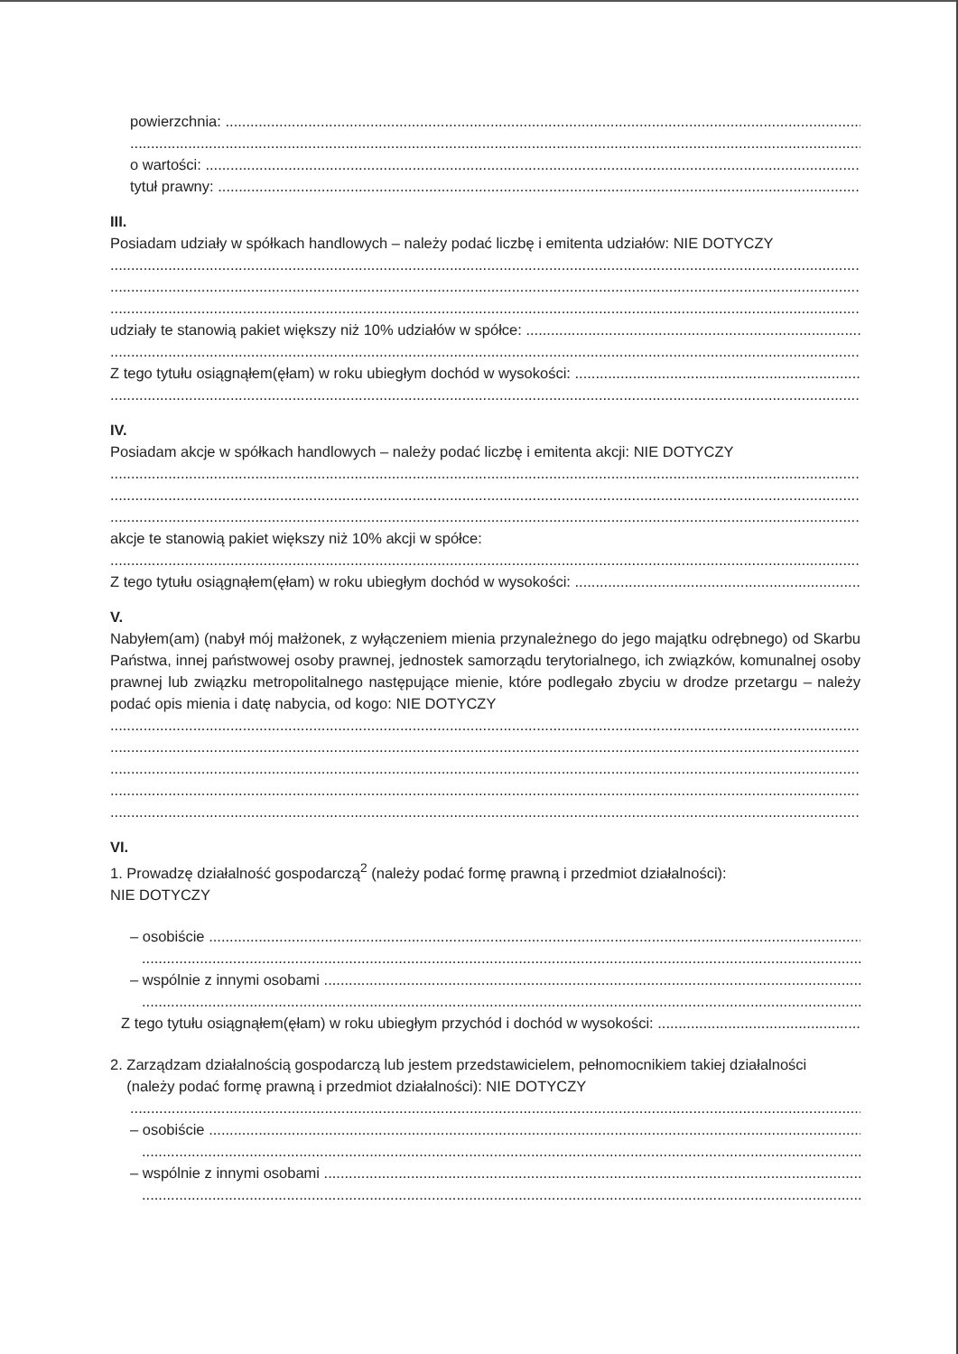powierzchnia:
o wartości:
tytuł prawny:
III.
Posiadam udziały w spółkach handlowych – należy podać liczbę i emitenta udziałów: NIE DOTYCZY
udziały te stanowią pakiet większy niż 10% udziałów w spółce:
Z tego tytułu osiągnąłem(ęłam) w roku ubiegłym dochód w wysokości:
IV.
Posiadam akcje w spółkach handlowych – należy podać liczbę i emitenta akcji: NIE DOTYCZY
akcje te stanowią pakiet większy niż 10% akcji w spółce:
Z tego tytułu osiągnąłem(ęłam) w roku ubiegłym dochód w wysokości:
V.
Nabyłem(am) (nabył mój małżonek, z wyłączeniem mienia przynależnego do jego majątku odrębnego) od Skarbu Państwa, innej państwowej osoby prawnej, jednostek samorządu terytorialnego, ich związków, komunalnej osoby prawnej lub związku metropolitalnego następujące mienie, które podlegało zbyciu w drodze przetargu – należy podać opis mienia i datę nabycia, od kogo: NIE DOTYCZY
VI.
1. Prowadzę działalność gospodarczą<sup>2</sup> (należy podać formę prawną i przedmiot działalności):
NIE DOTYCZY
– osobiście
– wspólnie z innymi osobami
Z tego tytułu osiągnąłem(ęłam) w roku ubiegłym przychód i dochód w wysokości:
2. Zarządzam działalnością gospodarczą lub jestem przedstawicielem, pełnomocnikiem takiej działalności
(należy podać formę prawną i przedmiot działalności): NIE DOTYCZY
– osobiście
– wspólnie z innymi osobami